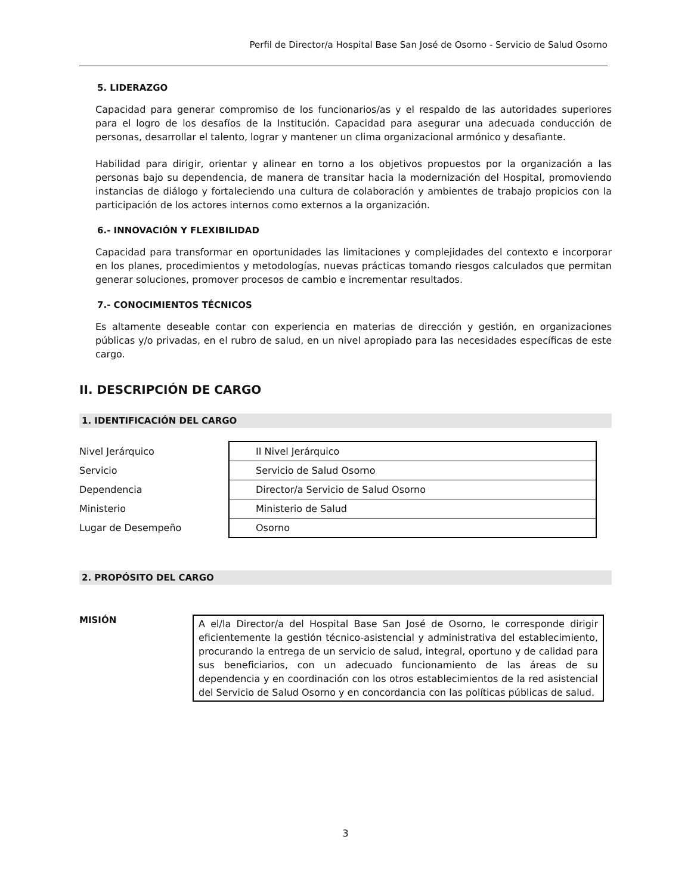Perfil de Director/a Hospital Base San José de Osorno - Servicio de Salud Osorno
5. LIDERAZGO
Capacidad para generar compromiso de los funcionarios/as y el respaldo de las autoridades superiores para el logro de los desafíos de la Institución. Capacidad para asegurar una adecuada conducción de personas, desarrollar el talento, lograr y mantener un clima organizacional armónico y desafiante.
Habilidad para dirigir, orientar y alinear en torno a los objetivos propuestos por la organización a las personas bajo su dependencia, de manera de transitar hacia la modernización del Hospital, promoviendo instancias de diálogo y fortaleciendo una cultura de colaboración y ambientes de trabajo propicios con la participación de los actores internos como externos a la organización.
6.- INNOVACIÓN Y FLEXIBILIDAD
Capacidad para transformar en oportunidades las limitaciones y complejidades del contexto e incorporar en los planes, procedimientos y metodologías, nuevas prácticas tomando riesgos calculados que permitan generar soluciones, promover procesos de cambio e incrementar resultados.
7.- CONOCIMIENTOS TÉCNICOS
Es altamente deseable contar con experiencia en materias de dirección y gestión, en organizaciones públicas y/o privadas, en el rubro de salud, en un nivel apropiado para las necesidades específicas de este cargo.
II. DESCRIPCIÓN DE CARGO
1. IDENTIFICACIÓN DEL CARGO
| Nivel Jerárquico | II Nivel Jerárquico |
| Servicio | Servicio de Salud Osorno |
| Dependencia | Director/a Servicio de Salud Osorno |
| Ministerio | Ministerio de Salud |
| Lugar de Desempeño | Osorno |
2. PROPÓSITO DEL CARGO
MISIÓN
A el/la Director/a del Hospital Base San José de Osorno, le corresponde dirigir eficientemente la gestión técnico-asistencial y administrativa del establecimiento, procurando la entrega de un servicio de salud, integral, oportuno y de calidad para sus beneficiarios, con un adecuado funcionamiento de las áreas de su dependencia y en coordinación con los otros establecimientos de la red asistencial del Servicio de Salud Osorno y en concordancia con las políticas públicas de salud.
3